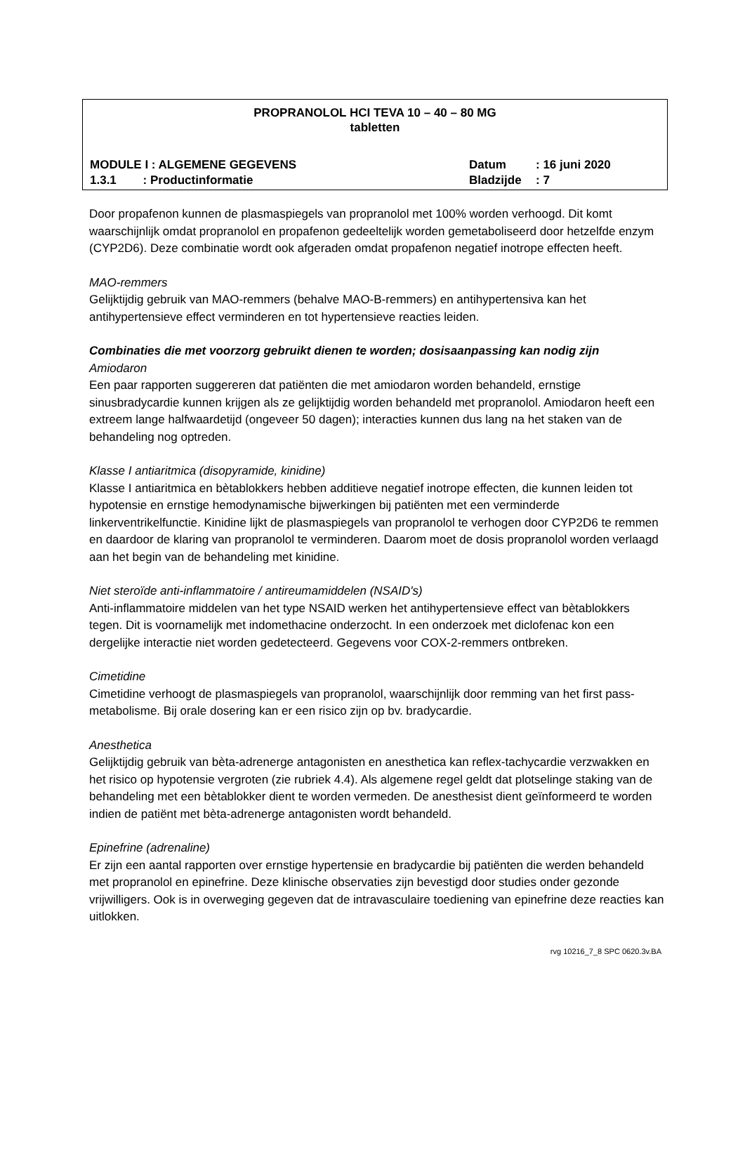PROPRANOLOL HCI TEVA 10 – 40 – 80 MG
tabletten
MODULE I : ALGEMENE GEGEVENS Datum: 16 juni 2020
1.3.1 : Productinformatie Bladzijde: 7
Door propafenon kunnen de plasmaspiegels van propranolol met 100% worden verhoogd. Dit komt waarschijnlijk omdat propranolol en propafenon gedeeltelijk worden gemetaboliseerd door hetzelfde enzym (CYP2D6). Deze combinatie wordt ook afgeraden omdat propafenon negatief inotrope effecten heeft.
MAO-remmers
Gelijktijdig gebruik van MAO-remmers (behalve MAO-B-remmers) en antihypertensiva kan het antihypertensieve effect verminderen en tot hypertensieve reacties leiden.
Combinaties die met voorzorg gebruikt dienen te worden; dosisaanpassing kan nodig zijn
Amiodaron
Een paar rapporten suggereren dat patiënten die met amiodaron worden behandeld, ernstige sinusbradycardie kunnen krijgen als ze gelijktijdig worden behandeld met propranolol. Amiodaron heeft een extreem lange halfwaardetijd (ongeveer 50 dagen); interacties kunnen dus lang na het staken van de behandeling nog optreden.
Klasse I antiaritmica (disopyramide, kinidine)
Klasse I antiaritmica en bètablokkers hebben additieve negatief inotrope effecten, die kunnen leiden tot hypotensie en ernstige hemodynamische bijwerkingen bij patiënten met een verminderde linkerventrikelfunctie. Kinidine lijkt de plasmaspiegels van propranolol te verhogen door CYP2D6 te remmen en daardoor de klaring van propranolol te verminderen. Daarom moet de dosis propranolol worden verlaagd aan het begin van de behandeling met kinidine.
Niet steroïde anti-inflammatoire / antireumamiddelen (NSAID's)
Anti-inflammatoire middelen van het type NSAID werken het antihypertensieve effect van bètablokkers tegen. Dit is voornamelijk met indomethacine onderzocht. In een onderzoek met diclofenac kon een dergelijke interactie niet worden gedetecteerd. Gegevens voor COX-2-remmers ontbreken.
Cimetidine
Cimetidine verhoogt de plasmaspiegels van propranolol, waarschijnlijk door remming van het first pass-metabolisme. Bij orale dosering kan er een risico zijn op bv. bradycardie.
Anesthetica
Gelijktijdig gebruik van bèta-adrenerge antagonisten en anesthetica kan reflex-tachycardie verzwakken en het risico op hypotensie vergroten (zie rubriek 4.4). Als algemene regel geldt dat plotselinge staking van de behandeling met een bètablokker dient te worden vermeden. De anesthesist dient geïnformeerd te worden indien de patiënt met bèta-adrenerge antagonisten wordt behandeld.
Epinefrine (adrenaline)
Er zijn een aantal rapporten over ernstige hypertensie en bradycardie bij patiënten die werden behandeld met propranolol en epinefrine. Deze klinische observaties zijn bevestigd door studies onder gezonde vrijwilligers. Ook is in overweging gegeven dat de intravasculaire toediening van epinefrine deze reacties kan uitlokken.
rvg 10216_7_8 SPC 0620.3v.BA